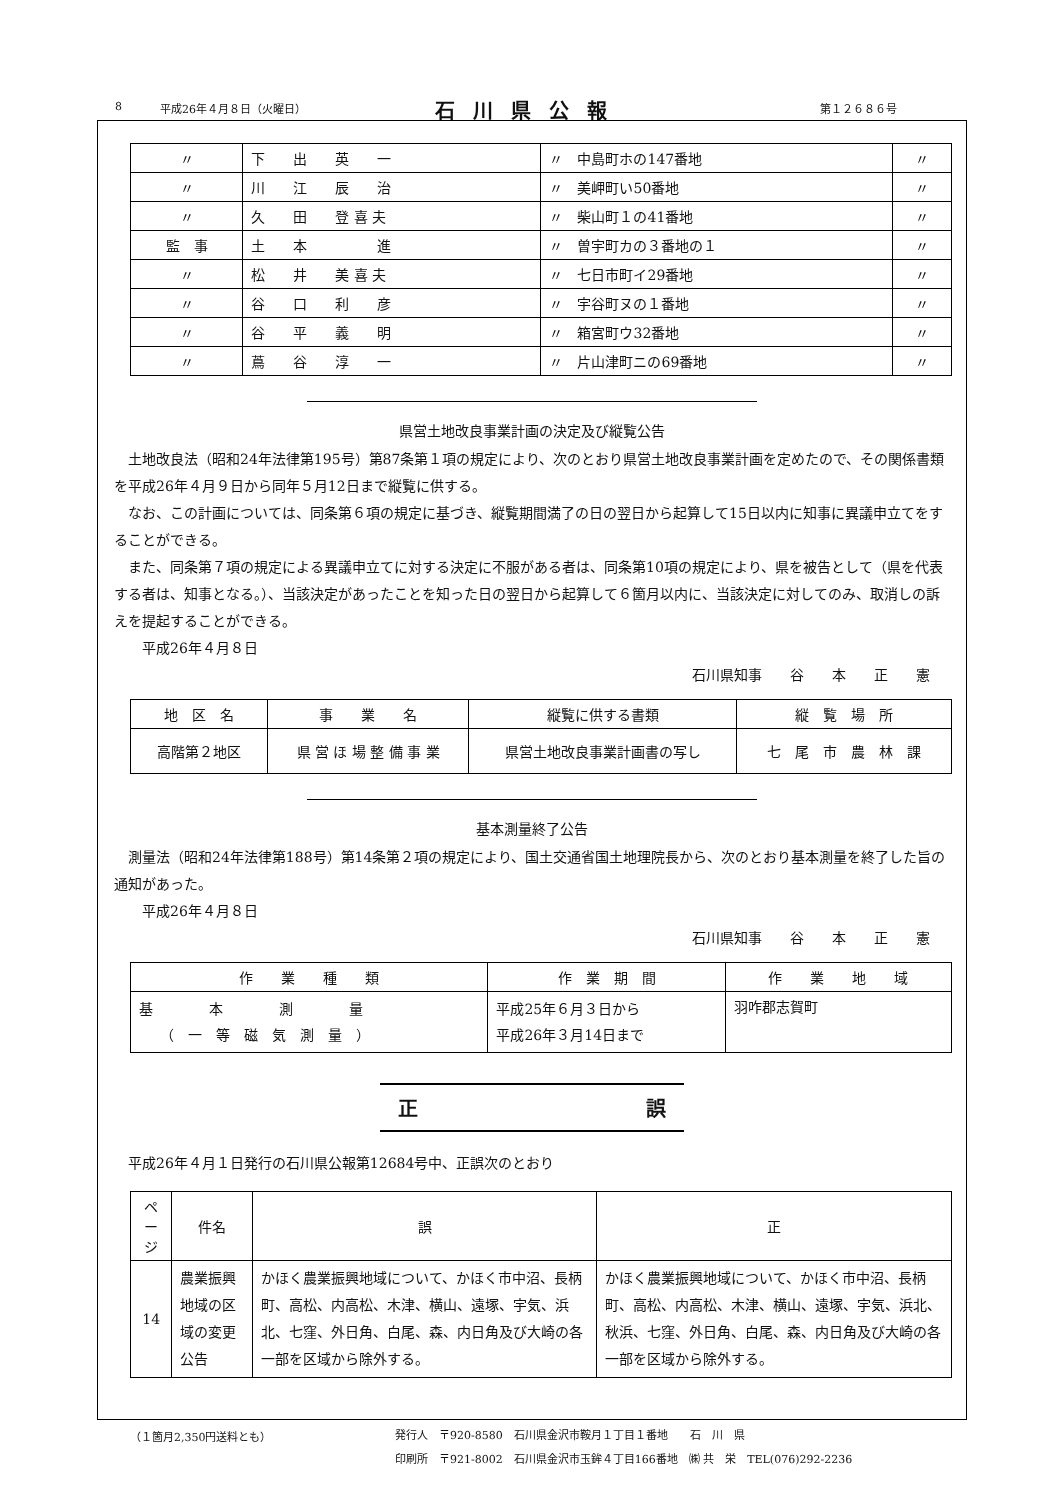8 平成26年４月８日（火曜日） 石川県公報 第１２６８６号
| 〃 | 下 出 英 一 | 〃 中島町ホの147番地 | 〃 |
| 〃 | 川 江 辰 治 | 〃 美岬町い50番地 | 〃 |
| 〃 | 久 田 登 喜 夫 | 〃 柴山町１の41番地 | 〃 |
| 監 事 | 土 本 進 | 〃 曽宇町カの３番地の１ | 〃 |
| 〃 | 松 井 美 喜 夫 | 〃 七日市町イ29番地 | 〃 |
| 〃 | 谷 口 利 彦 | 〃 宇谷町ヌの１番地 | 〃 |
| 〃 | 谷 平 義 明 | 〃 箱宮町ウ32番地 | 〃 |
| 〃 | 蔦 谷 淳 一 | 〃 片山津町ニの69番地 | 〃 |
県営土地改良事業計画の決定及び縦覧公告
土地改良法（昭和24年法律第195号）第87条第１項の規定により、次のとおり県営土地改良事業計画を定めたので、その関係書類を平成26年４月９日から同年５月12日まで縦覧に供する。
なお、この計画については、同条第６項の規定に基づき、縦覧期間満了の日の翌日から起算して15日以内に知事に異議申立てをすることができる。
また、同条第７項の規定による異議申立てに対する決定に不服がある者は、同条第10項の規定により、県を被告として（県を代表する者は、知事となる。）、当該決定があったことを知った日の翌日から起算して６箇月以内に、当該決定に対してのみ、取消しの訴えを提起することができる。
平成26年４月８日
石川県知事　　谷　　本　　正　　憲
| 地 区 名 | 事 業 名 | 縦覧に供する書類 | 縦 覧 場 所 |
| 高階第２地区 | 県 営 ほ 場 整 備 事 業 | 県営土地改良事業計画書の写し | 七 尾 市 農 林 課 |
基本測量終了公告
測量法（昭和24年法律第188号）第14条第２項の規定により、国土交通省国土地理院長から、次のとおり基本測量を終了した旨の通知があった。
平成26年４月８日
石川県知事　　谷　　本　　正　　憲
| 作 業 種 類 | 作 業 期 間 | 作 業 地 域 |
| 基 本 測 量 （ 一 等 磁 気 測 量 ） | 平成25年６月３日から 平成26年３月14日まで | 羽咋郡志賀町 |
正 誤
平成26年４月１日発行の石川県公報第12684号中、正誤次のとおり
| ページ | 件名 | 誤 | 正 |
| 14 | 農業振興地域の区域の変更公告 | かほく農業振興地域について、かほく市中沼、長柄町、高松、内高松、木津、横山、遠塚、宇気、浜北、七窪、外日角、白尾、森、内日角及び大崎の各一部を区域から除外する。 | かほく農業振興地域について、かほく市中沼、長柄町、高松、内高松、木津、横山、遠塚、宇気、浜北、秋浜、七窪、外日角、白尾、森、内日角及び大崎の各一部を区域から除外する。 |
（１箇月2,350円送料とも）
発行人　〒920-8580　石川県金沢市鞍月１丁目１番地　　石　川　県
印刷所　〒921-8002　石川県金沢市玉鉾４丁目166番地　㈱ 共　栄　TEL(076)292-2236